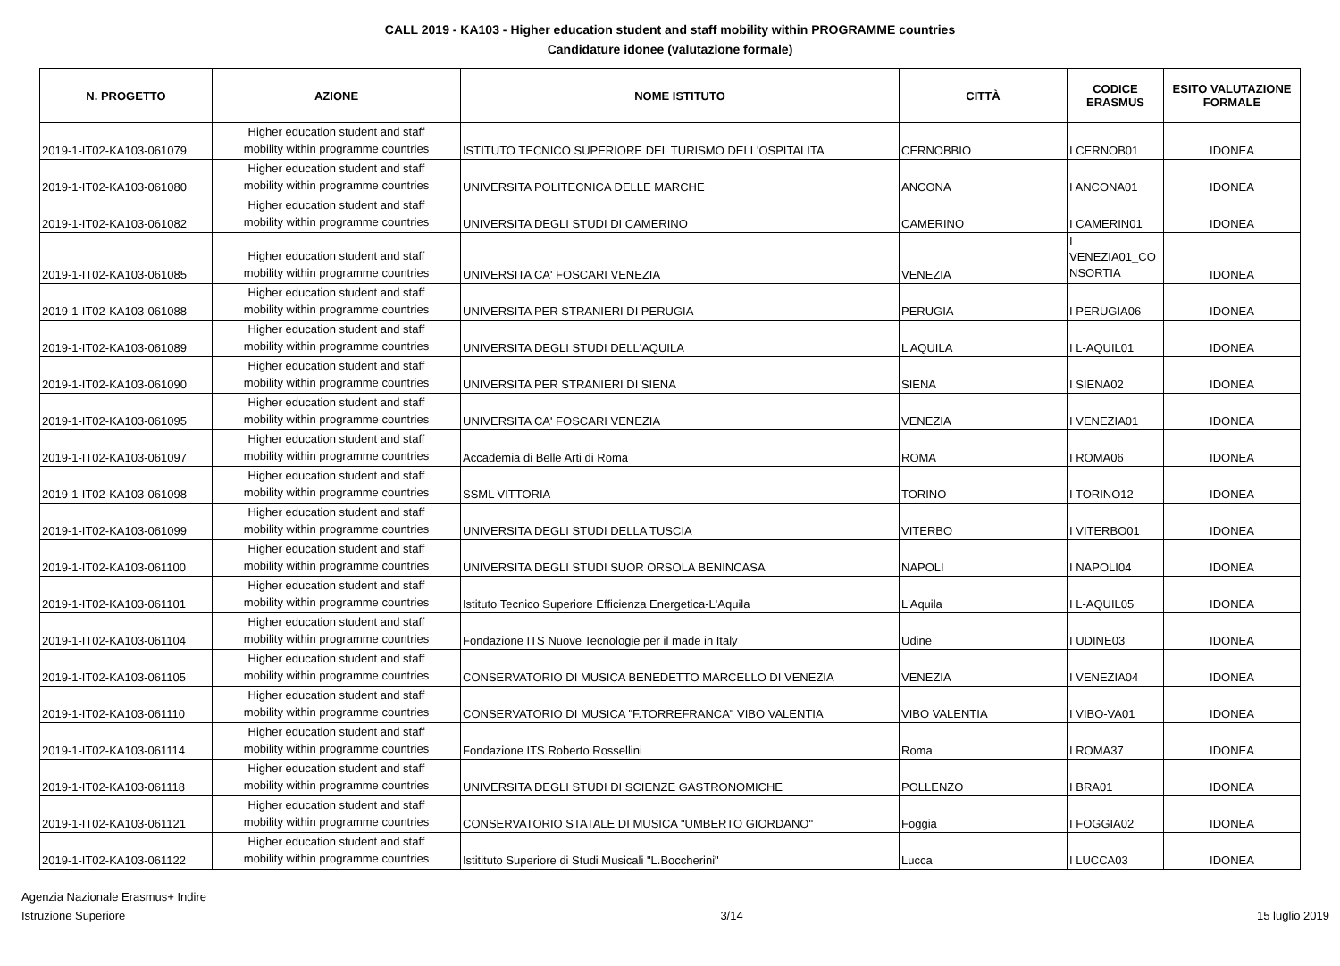CALL 2019 - KA103 - Higher education student and staff mobility within PROGRAMME countries
Candidature idonee (valutazione formale)
| N. PROGETTO | AZIONE | NOME ISTITUTO | CITTÀ | CODICE ERASMUS | ESITO VALUTAZIONE FORMALE |
| --- | --- | --- | --- | --- | --- |
| 2019-1-IT02-KA103-061079 | Higher education student and staff mobility within programme countries | ISTITUTO TECNICO SUPERIORE DEL TURISMO DELL'OSPITALITA | CERNOBBIO | I CERNOB01 | IDONEA |
| 2019-1-IT02-KA103-061080 | Higher education student and staff mobility within programme countries | UNIVERSITA POLITECNICA DELLE MARCHE | ANCONA | I ANCONA01 | IDONEA |
| 2019-1-IT02-KA103-061082 | Higher education student and staff mobility within programme countries | UNIVERSITA DEGLI STUDI DI CAMERINO | CAMERINO | I CAMERIN01 | IDONEA |
| 2019-1-IT02-KA103-061085 | Higher education student and staff mobility within programme countries | UNIVERSITA CA' FOSCARI VENEZIA | VENEZIA | I VENEZIA01_CO NSORTIA | IDONEA |
| 2019-1-IT02-KA103-061088 | Higher education student and staff mobility within programme countries | UNIVERSITA PER STRANIERI DI PERUGIA | PERUGIA | I PERUGIA06 | IDONEA |
| 2019-1-IT02-KA103-061089 | Higher education student and staff mobility within programme countries | UNIVERSITA DEGLI STUDI DELL'AQUILA | L AQUILA | I L-AQUIL01 | IDONEA |
| 2019-1-IT02-KA103-061090 | Higher education student and staff mobility within programme countries | UNIVERSITA PER STRANIERI DI SIENA | SIENA | I SIENA02 | IDONEA |
| 2019-1-IT02-KA103-061095 | Higher education student and staff mobility within programme countries | UNIVERSITA CA' FOSCARI VENEZIA | VENEZIA | I VENEZIA01 | IDONEA |
| 2019-1-IT02-KA103-061097 | Higher education student and staff mobility within programme countries | Accademia di Belle Arti di Roma | ROMA | I ROMA06 | IDONEA |
| 2019-1-IT02-KA103-061098 | Higher education student and staff mobility within programme countries | SSML VITTORIA | TORINO | I TORINO12 | IDONEA |
| 2019-1-IT02-KA103-061099 | Higher education student and staff mobility within programme countries | UNIVERSITA DEGLI STUDI DELLA TUSCIA | VITERBO | I VITERBO01 | IDONEA |
| 2019-1-IT02-KA103-061100 | Higher education student and staff mobility within programme countries | UNIVERSITA DEGLI STUDI SUOR ORSOLA BENINCASA | NAPOLI | I NAPOLI04 | IDONEA |
| 2019-1-IT02-KA103-061101 | Higher education student and staff mobility within programme countries | Istituto Tecnico Superiore Efficienza Energetica-L'Aquila | L'Aquila | I L-AQUIL05 | IDONEA |
| 2019-1-IT02-KA103-061104 | Higher education student and staff mobility within programme countries | Fondazione ITS Nuove Tecnologie per il made in Italy | Udine | I UDINE03 | IDONEA |
| 2019-1-IT02-KA103-061105 | Higher education student and staff mobility within programme countries | CONSERVATORIO DI MUSICA BENEDETTO MARCELLO DI VENEZIA | VENEZIA | I VENEZIA04 | IDONEA |
| 2019-1-IT02-KA103-061110 | Higher education student and staff mobility within programme countries | CONSERVATORIO DI MUSICA "F.TORREFRANCA" VIBO VALENTIA | VIBO VALENTIA | I VIBO-VA01 | IDONEA |
| 2019-1-IT02-KA103-061114 | Higher education student and staff mobility within programme countries | Fondazione ITS Roberto Rossellini | Roma | I ROMA37 | IDONEA |
| 2019-1-IT02-KA103-061118 | Higher education student and staff mobility within programme countries | UNIVERSITA DEGLI STUDI DI SCIENZE GASTRONOMICHE | POLLENZO | I BRA01 | IDONEA |
| 2019-1-IT02-KA103-061121 | Higher education student and staff mobility within programme countries | CONSERVATORIO STATALE DI MUSICA "UMBERTO GIORDANO" | Foggia | I FOGGIA02 | IDONEA |
| 2019-1-IT02-KA103-061122 | Higher education student and staff mobility within programme countries | Istitituto Superiore di Studi Musicali "L.Boccherini" | Lucca | I LUCCA03 | IDONEA |
Agenzia Nazionale Erasmus+ Indire
Istruzione Superiore
3/14 15 luglio 2019